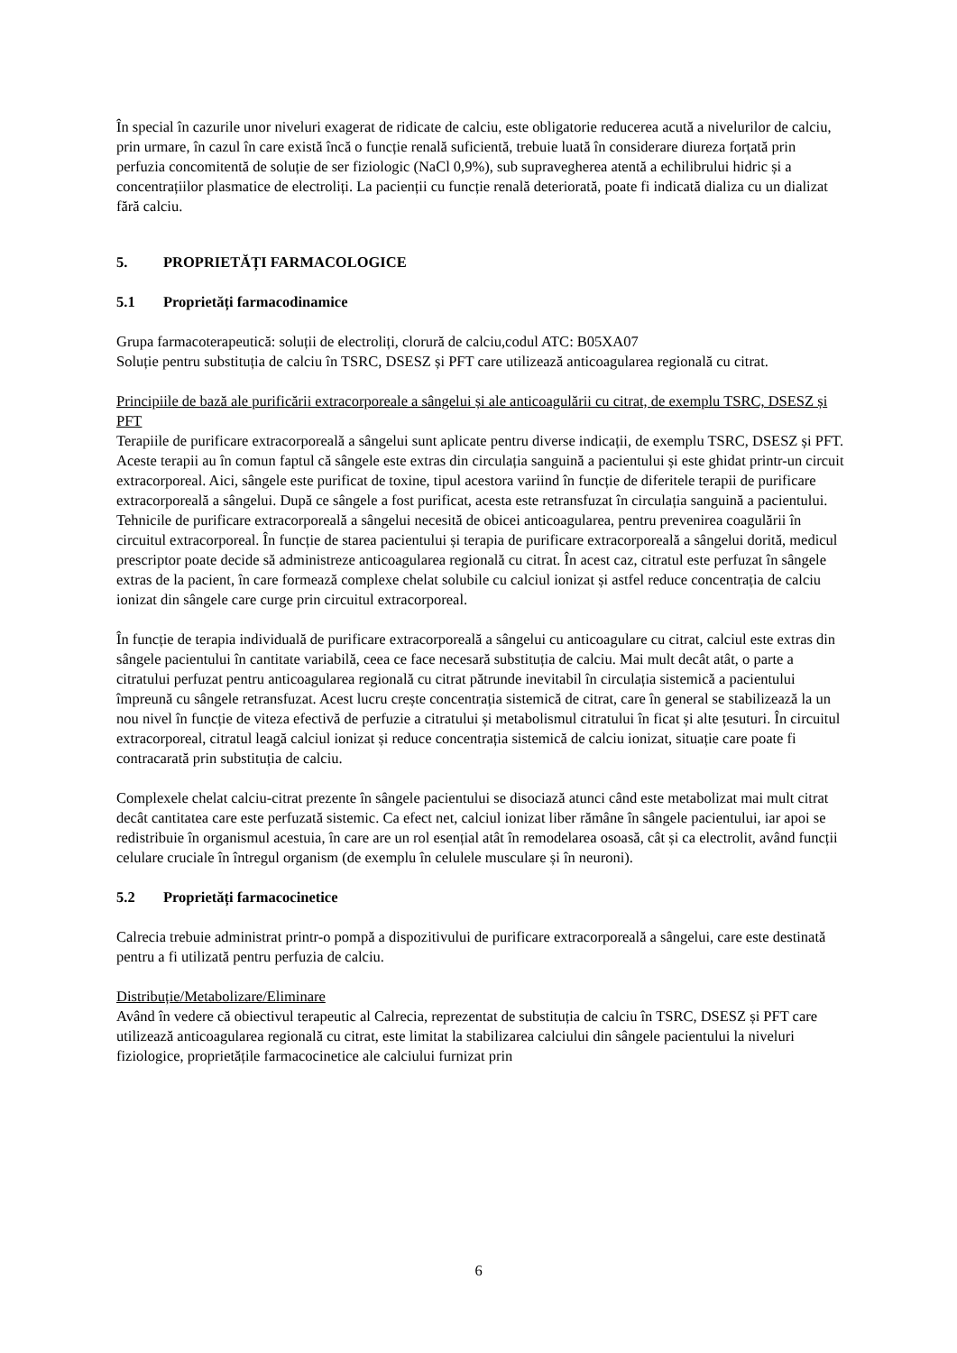În special în cazurile unor niveluri exagerat de ridicate de calciu, este obligatorie reducerea acută a nivelurilor de calciu, prin urmare, în cazul în care există încă o funcție renală suficientă, trebuie luată în considerare diureza forțată prin perfuzia concomitentă de soluție de ser fiziologic (NaCl 0,9%), sub supravegherea atentă a echilibrului hidric și a concentrațiilor plasmatice de electroliți. La pacienții cu funcție renală deteriorată, poate fi indicată dializa cu un dializat fără calciu.
5. PROPRIETĂȚI FARMACOLOGICE
5.1 Proprietăți farmacodinamice
Grupa farmacoterapeutică: soluții de electroliți, clorură de calciu,codul ATC: B05XA07
Soluție pentru substituția de calciu în TSRC, DSESZ și PFT care utilizează anticoagularea regională cu citrat.
Principiile de bază ale purificării extracorporeale a sângelui și ale anticoagulării cu citrat, de exemplu TSRC, DSESZ și PFT
Terapiile de purificare extracorporeală a sângelui sunt aplicate pentru diverse indicații, de exemplu TSRC, DSESZ și PFT. Aceste terapii au în comun faptul că sângele este extras din circulația sanguină a pacientului și este ghidat printr-un circuit extracorporeal. Aici, sângele este purificat de toxine, tipul acestora variind în funcție de diferitele terapii de purificare extracorporeală a sângelui. După ce sângele a fost purificat, acesta este retransfuzat în circulația sanguină a pacientului.
Tehnicile de purificare extracorporeală a sângelui necesită de obicei anticoagularea, pentru prevenirea coagulării în circuitul extracorporeal. În funcție de starea pacientului și terapia de purificare extracorporeală a sângelui dorită, medicul prescriptor poate decide să administreze anticoagularea regională cu citrat. În acest caz, citratul este perfuzat în sângele extras de la pacient, în care formează complexe chelat solubile cu calciul ionizat și astfel reduce concentrația de calciu ionizat din sângele care curge prin circuitul extracorporeal.
În funcție de terapia individuală de purificare extracorporeală a sângelui cu anticoagulare cu citrat, calciul este extras din sângele pacientului în cantitate variabilă, ceea ce face necesară substituția de calciu. Mai mult decât atât, o parte a citratului perfuzat pentru anticoagularea regională cu citrat pătrunde inevitabil în circulația sistemică a pacientului împreună cu sângele retransfuzat. Acest lucru crește concentrația sistemică de citrat, care în general se stabilizează la un nou nivel în funcție de viteza efectivă de perfuzie a citratului și metabolismul citratului în ficat și alte țesuturi. În circuitul extracorporeal, citratul leagă calciul ionizat și reduce concentrația sistemică de calciu ionizat, situație care poate fi contracarată prin substituția de calciu.
Complexele chelat calciu-citrat prezente în sângele pacientului se disociază atunci când este metabolizat mai mult citrat decât cantitatea care este perfuzată sistemic. Ca efect net, calciul ionizat liber rămâne în sângele pacientului, iar apoi se redistribuie în organismul acestuia, în care are un rol esențial atât în remodelarea osoasă, cât și ca electrolit, având funcții celulare cruciale în întregul organism (de exemplu în celulele musculare și în neuroni).
5.2 Proprietăți farmacocinetice
Calrecia trebuie administrat printr-o pompă a dispozitivului de purificare extracorporeală a sângelui, care este destinată pentru a fi utilizată pentru perfuzia de calciu.
Distribuție/Metabolizare/Eliminare
Având în vedere că obiectivul terapeutic al Calrecia, reprezentat de substituția de calciu în TSRC, DSESZ și PFT care utilizează anticoagularea regională cu citrat, este limitat la stabilizarea calciului din sângele pacientului la niveluri fiziologice, proprietățile farmacocinetice ale calciului furnizat prin
6